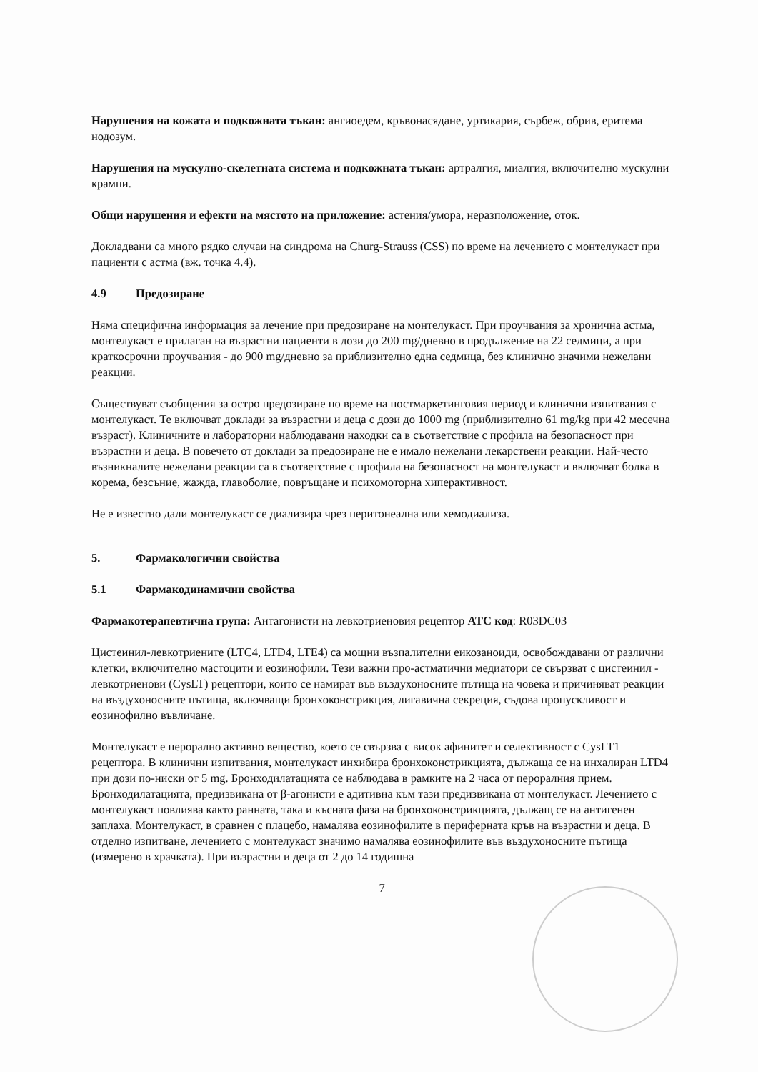Нарушения на кожата и подкожната тъкан: ангиоедем, кръвонасядане, уртикария, сърбеж, обрив, еритема нодозум.
Нарушения на мускулно-скелетната система и подкожната тъкан: артралгия, миалгия, включително мускулни крампи.
Общи нарушения и ефекти на мястото на приложение: астения/умора, неразположение, оток.
Докладвани са много рядко случаи на синдрома на Churg-Strauss (CSS) по време на лечението с монтелукаст при пациенти с астма (вж. точка 4.4).
4.9 Предозиране
Няма специфична информация за лечение при предозиране на монтелукаст. При проучвания за хронична астма, монтелукаст е прилаган на възрастни пациенти в дози до 200 mg/дневно в продължение на 22 седмици, а при краткосрочни проучвания - до 900 mg/дневно за приблизително една седмица, без клинично значими нежелани реакции.
Съществуват съобщения за остро предозиране по време на постмаркетинговия период и клинични изпитвания с монтелукаст. Те включват доклади за възрастни и деца с дози до 1000 mg (приблизително 61 mg/kg при 42 месечна възраст). Клиничните и лабораторни наблюдавани находки са в съответствие с профила на безопасност при възрастни и деца. В повечето от доклади за предозиране не е имало нежелани лекарствени реакции. Най-често възникналите нежелани реакции са в съответствие с профила на безопасност на монтелукаст и включват болка в корема, безсъние, жажда, главоболие, повръщане и психомоторна хиперактивност.
Не е известно дали монтелукаст се диализира чрез перитонеална или хемодиализа.
5. Фармакологични свойства
5.1 Фармакодинамични свойства
Фармакотерапевтична група: Антагонисти на левкотриеновия рецептор ATC код: R03DC03
Цистеинил-левкотриените (LTC4, LTD4, LTE4) са мощни възпалителни еикозаноиди, освобождавани от различни клетки, включително мастоцити и еозинофили. Тези важни про-астматични медиатори се свързват с цистеинил - левкотриенови (CysLT) рецептори, които се намират във въздухоносните пътища на човека и причиняват реакции на въздухоносните пътища, включващи бронхоконстрикция, лигавична секреция, съдова пропускливост и еозинофилно въвличане.
Монтелукаст е перорално активно вещество, което се свързва с висок афинитет и селективност с CysLT1 рецептора. В клинични изпитвания, монтелукаст инхибира бронхоконстрикцията, дължаща се на инхалиран LTD4 при дози по-ниски от 5 mg. Бронходилатацията се наблюдава в рамките на 2 часа от пероралния прием. Бронходилатацията, предизвикана от β-агонисти е адитивна към тази предизвикана от монтелукаст. Лечението с монтелукаст повлиява както ранната, така и късната фаза на бронхоконстрикцията, дължащ се на антигенен заплаха. Монтелукаст, в сравнен с плацебо, намалява еозинофилите в периферната кръв на възрастни и деца. В отделно изпитване, лечението с монтелукаст значимо намалява еозинофилите във въздухоносните пътища (измерено в храчката). При възрастни и деца от 2 до 14 годишна
7